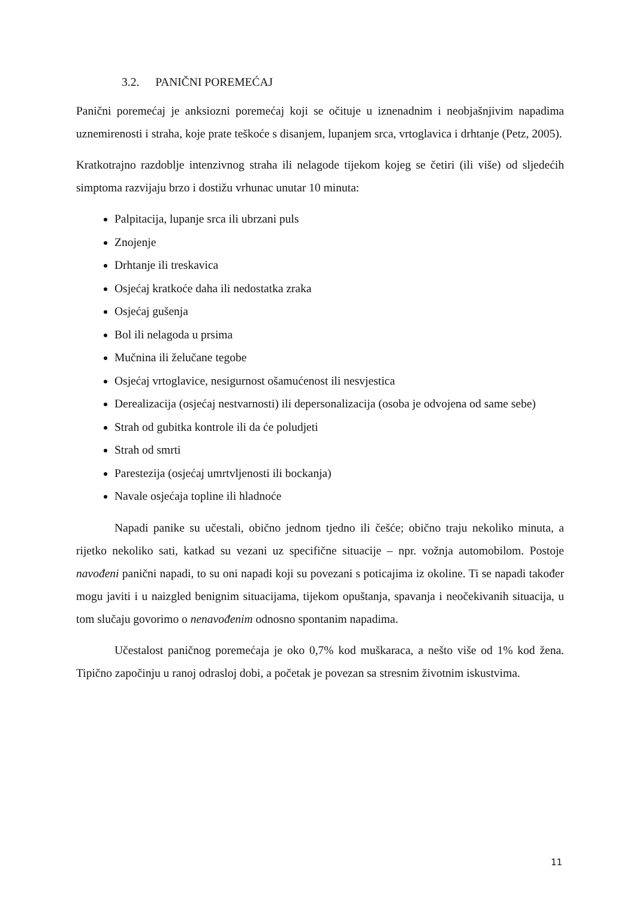3.2. PANIČNI POREMEĆAJ
Panični poremećaj je anksiozni poremećaj koji se očituje u iznenadnim i neobjašnjivim napadima uznemirenosti i straha, koje prate teškoće s disanjem, lupanjem srca, vrtoglavica i drhtanje (Petz, 2005).
Kratkotrajno razdoblje intenzivnog straha ili nelagode tijekom kojeg se četiri (ili više) od sljedećih simptoma razvijaju brzo i dostižu vrhunac unutar 10 minuta:
Palpitacija, lupanje srca ili ubrzani puls
Znojenje
Drhtanje ili treskavica
Osjećaj kratkoće daha ili nedostatka zraka
Osjećaj gušenja
Bol ili nelagoda u prsima
Mučnina ili želučane tegobe
Osjećaj vrtoglavice, nesigurnost ošamućenost ili nesvjestica
Derealizacija (osjećaj nestvarnosti) ili depersonalizacija (osoba je odvojena od same sebe)
Strah od gubitka kontrole ili da će poludjeti
Strah od smrti
Parestezija (osjećaj umrtvljenosti ili bockanja)
Navale osjećaja topline ili hladnoće
Napadi panike su učestali, obično jednom tjedno ili češće; obično traju nekoliko minuta, a rijetko nekoliko sati, katkad su vezani uz specifične situacije – npr. vožnja automobilom. Postoje navođeni panični napadi, to su oni napadi koji su povezani s poticajima iz okoline. Ti se napadi također mogu javiti i u naizgled benignim situacijama, tijekom opuštanja, spavanja i neočekivanih situacija, u tom slučaju govorimo o nenavođenim odnosno spontanim napadima.
Učestalost paničnog poremećaja je oko 0,7% kod muškaraca, a nešto više od 1% kod žena. Tipično započinju u ranoj odrasloj dobi, a početak je povezan sa stresnim životnim iskustvima.
11